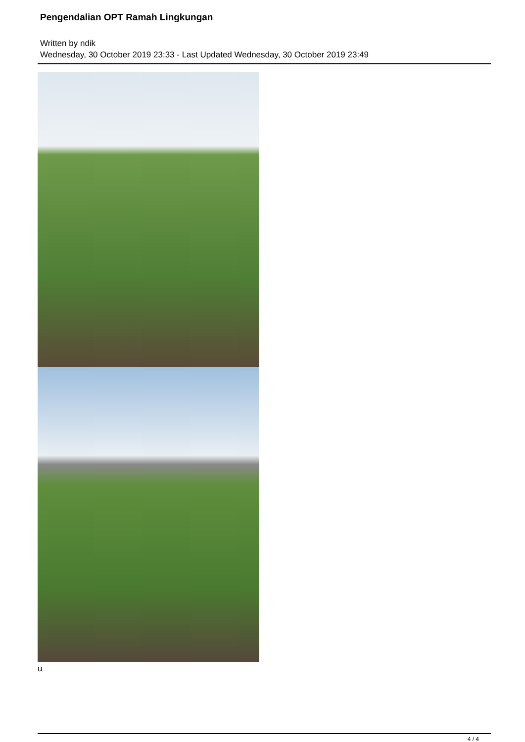Pengendalian OPT Ramah Lingkungan
Written by ndik
Wednesday, 30 October 2019 23:33 - Last Updated Wednesday, 30 October 2019 23:49
u
4 / 4